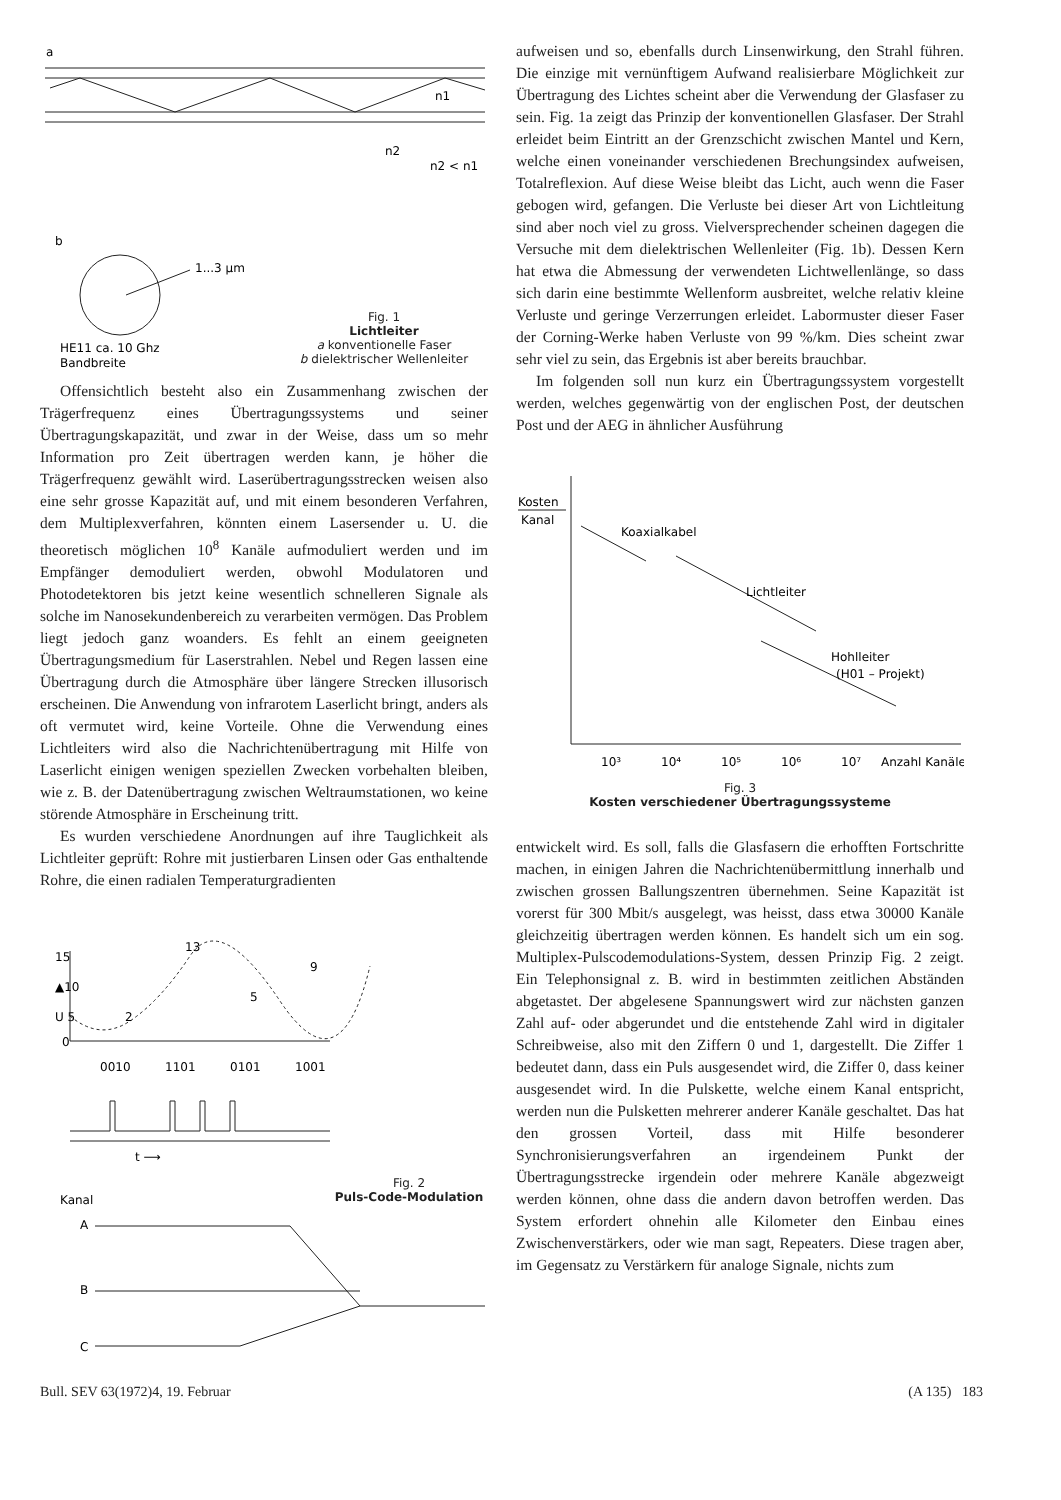a
n1
n2
n2 < n1
b
1...3 µm
HE11 ca. 10 Ghz
Bandbreite
Fig. 1
Lichtleiter
a konventionelle Faser
b dielektrischer Wellenleiter
Offensichtlich besteht also ein Zusammenhang zwischen der Trägerfrequenz eines Übertragungssystems und seiner Übertragungskapazität, und zwar in der Weise, dass um so mehr Information pro Zeit übertragen werden kann, je höher die Trägerfrequenz gewählt wird. Laserübertragungsstrecken weisen also eine sehr grosse Kapazität auf, und mit einem besonderen Verfahren, dem Multiplexverfahren, könnten einem Lasersender u. U. die theoretisch möglichen 10<sup>8</sup> Kanäle aufmoduliert werden und im Empfänger demoduliert werden, obwohl Modulatoren und Photodetektoren bis jetzt keine wesentlich schnelleren Signale als solche im Nanosekundenbereich zu verarbeiten vermögen. Das Problem liegt jedoch ganz woanders. Es fehlt an einem geeigneten Übertragungsmedium für Laserstrahlen. Nebel und Regen lassen eine Übertragung durch die Atmosphäre über längere Strecken illusorisch erscheinen. Die Anwendung von infrarotem Laserlicht bringt, anders als oft vermutet wird, keine Vorteile. Ohne die Verwendung eines Lichtleiters wird also die Nachrichtenübertragung mit Hilfe von Laserlicht einigen wenigen speziellen Zwecken vorbehalten bleiben, wie z. B. der Datenübertragung zwischen Weltraumstationen, wo keine störende Atmosphäre in Erscheinung tritt.
Es wurden verschiedene Anordnungen auf ihre Tauglichkeit als Lichtleiter geprüft: Rohre mit justierbaren Linsen oder Gas enthaltende Rohre, die einen radialen Temperaturgradienten
15
▲10
U 5
0
2
13
5
9
0010
1101
0101
1001
t ⟶
Kanal
A
B
C
Fig. 2
Puls-Code-Modulation
aufweisen und so, ebenfalls durch Linsenwirkung, den Strahl führen. Die einzige mit vernünftigem Aufwand realisierbare Möglichkeit zur Übertragung des Lichtes scheint aber die Verwendung der Glasfaser zu sein. Fig. 1a zeigt das Prinzip der konventionellen Glasfaser. Der Strahl erleidet beim Eintritt an der Grenzschicht zwischen Mantel und Kern, welche einen voneinander verschiedenen Brechungsindex aufweisen, Totalreflexion. Auf diese Weise bleibt das Licht, auch wenn die Faser gebogen wird, gefangen. Die Verluste bei dieser Art von Lichtleitung sind aber noch viel zu gross. Vielversprechender scheinen dagegen die Versuche mit dem dielektrischen Wellenleiter (Fig. 1b). Dessen Kern hat etwa die Abmessung der verwendeten Lichtwellenlänge, so dass sich darin eine bestimmte Wellenform ausbreitet, welche relativ kleine Verluste und geringe Verzerrungen erleidet. Labormuster dieser Faser der Corning-Werke haben Verluste von 99 %/km. Dies scheint zwar sehr viel zu sein, das Ergebnis ist aber bereits brauchbar.
Im folgenden soll nun kurz ein Übertragungssystem vorgestellt werden, welches gegenwärtig von der englischen Post, der deutschen Post und der AEG in ähnlicher Ausführung
Kosten
Kanal
Koaxialkabel
Lichtleiter
Hohlleiter
(H01 – Projekt)
10³
10⁴
10⁵
10⁶
10⁷
Anzahl Kanäle
Fig. 3
Kosten verschiedener Übertragungssysteme
entwickelt wird. Es soll, falls die Glasfasern die erhofften Fortschritte machen, in einigen Jahren die Nachrichtenübermittlung innerhalb und zwischen grossen Ballungszentren übernehmen. Seine Kapazität ist vorerst für 300 Mbit/s ausgelegt, was heisst, dass etwa 30000 Kanäle gleichzeitig übertragen werden können. Es handelt sich um ein sog. Multiplex-Pulscodemodulations-System, dessen Prinzip Fig. 2 zeigt. Ein Telephonsignal z. B. wird in bestimmten zeitlichen Abständen abgetastet. Der abgelesene Spannungswert wird zur nächsten ganzen Zahl auf- oder abgerundet und die entstehende Zahl wird in digitaler Schreibweise, also mit den Ziffern 0 und 1, dargestellt. Die Ziffer 1 bedeutet dann, dass ein Puls ausgesendet wird, die Ziffer 0, dass keiner ausgesendet wird. In die Pulskette, welche einem Kanal entspricht, werden nun die Pulsketten mehrerer anderer Kanäle geschaltet. Das hat den grossen Vorteil, dass mit Hilfe besonderer Synchronisierungsverfahren an irgendeinem Punkt der Übertragungsstrecke irgendein oder mehrere Kanäle abgezweigt werden können, ohne dass die andern davon betroffen werden. Das System erfordert ohnehin alle Kilometer den Einbau eines Zwischenverstärkers, oder wie man sagt, Repeaters. Diese tragen aber, im Gegensatz zu Verstärkern für analoge Signale, nichts zum
Bull. SEV 63(1972)4, 19. Februar (A 135) 183